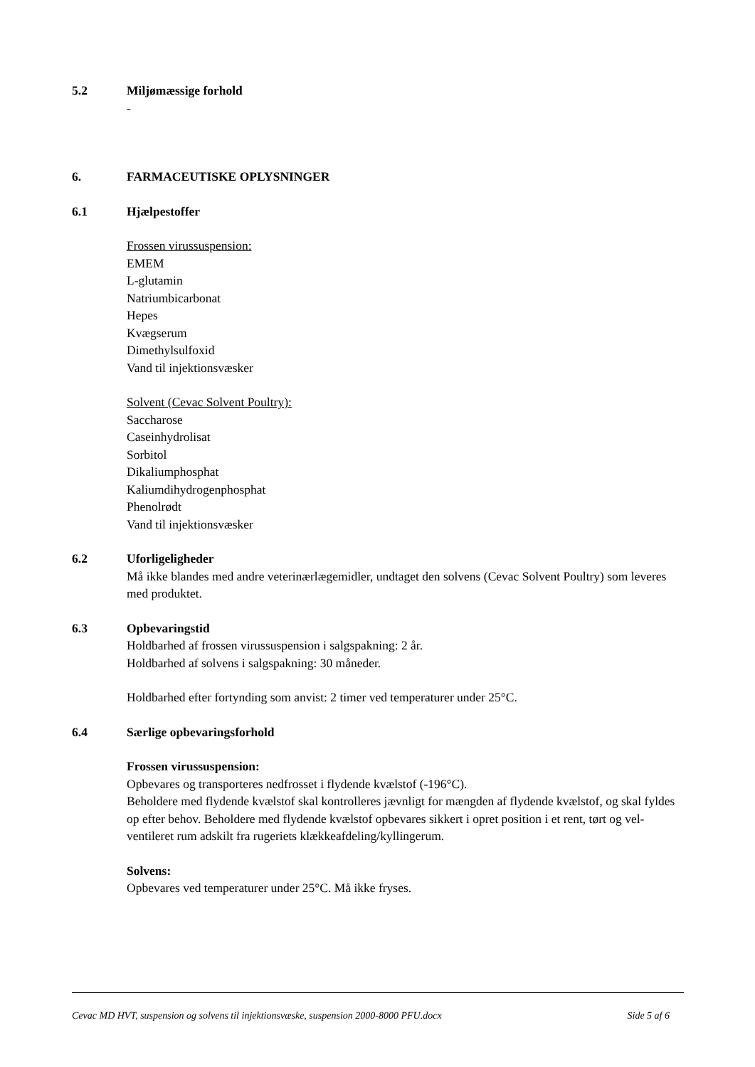5.2 Miljømæssige forhold
-
6. FARMACEUTISKE OPLYSNINGER
6.1 Hjælpestoffer
Frossen virussuspension:
EMEM
L-glutamin
Natriumbicarbonat
Hepes
Kvægserum
Dimethylsulfoxid
Vand til injektionsvæsker
Solvent (Cevac Solvent Poultry):
Saccharose
Caseinhydrolisat
Sorbitol
Dikaliumphosphat
Kaliumdihydrogenphosphat
Phenolrødt
Vand til injektionsvæsker
6.2 Uforligeligheder
Må ikke blandes med andre veterinærlægemidler, undtaget den solvens (Cevac Solvent Poultry) som leveres med produktet.
6.3 Opbevaringstid
Holdbarhed af frossen virussuspension i salgspakning: 2 år.
Holdbarhed af solvens i salgspakning: 30 måneder.
Holdbarhed efter fortynding som anvist: 2 timer ved temperaturer under 25°C.
6.4 Særlige opbevaringsforhold
Frossen virussuspension:
Opbevares og transporteres nedfrosset i flydende kvælstof (-196°C).
Beholdere med flydende kvælstof skal kontrolleres jævnligt for mængden af flydende kvælstof, og skal fyldes op efter behov. Beholdere med flydende kvælstof opbevares sikkert i opret position i et rent, tørt og vel-ventileret rum adskilt fra rugeriets klækkeafdeling/kyllingerum.
Solvens:
Opbevares ved temperaturer under 25°C. Må ikke fryses.
Cevac MD HVT, suspension og solvens til injektionsvæske, suspension 2000-8000 PFU.docx Side 5 af 6